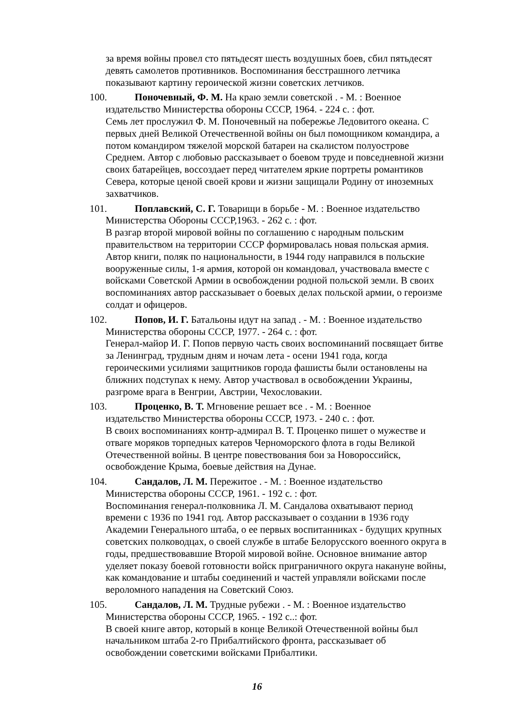за время войны провел сто пятьдесят шесть воздушных боев, сбил пятьдесят девять самолетов противников. Воспоминания бесстрашного летчика показывают картину героической жизни советских летчиков.
100. Поночевный, Ф. М. На краю земли советской . - М. : Военное
издательство Министерства обороны СССР, 1964. - 224 с. : фот.
Семь лет прослужил Ф. М. Поночевный на побережье Ледовитого океана. С первых дней Великой Отечественной войны он был помощником командира, а потом командиром тяжелой морской батареи на скалистом полуострове Среднем. Автор с любовью рассказывает о боевом труде и повседневной жизни своих батарейцев, воссоздает перед читателем яркие портреты романтиков Севера, которые ценой своей крови и жизни защищали Родину от иноземных захватчиков.
101. Поплавский, С. Г. Товарищи в борьбе - М. : Военное издательство
Министерства Обороны СССР,1963. - 262 с. : фот.
В разгар второй мировой войны по соглашению с народным польским правительством на территории СССР формировалась новая польская армия. Автор книги, поляк по национальности, в 1944 году направился в польские вооруженные силы, 1-я армия, которой он командовал, участвовала вместе с войсками Советской Армии в освобождении родной польской земли. В своих воспоминаниях автор рассказывает о боевых делах польской армии, о героизме солдат и офицеров.
102. Попов, И. Г. Батальоны идут на запад . - М. : Военное издательство
Министерства обороны СССР, 1977. - 264 с. : фот.
Генерал-майор И. Г. Попов первую часть своих воспоминаний посвящает битве за Ленинград, трудным дням и ночам лета - осени 1941 года, когда героическими усилиями защитников города фашисты были остановлены на ближних подступах к нему. Автор участвовал в освобождении Украины, разгроме врага в Венгрии, Австрии, Чехословакии.
103. Проценко, В. Т. Мгновение решает все . - М. : Военное
издательство Министерства обороны СССР, 1973. - 240 с. : фот.
В своих воспоминаниях контр-адмирал В. Т. Проценко пишет о мужестве и отваге моряков торпедных катеров Черноморского флота в годы Великой Отечественной войны. В центре повествования бои за Новороссийск, освобождение Крыма, боевые действия на Дунае.
104. Сандалов, Л. М. Пережитое . - М. : Военное издательство
Министерства обороны СССР, 1961. - 192 с. : фот.
Воспоминания генерал-полковника Л. М. Сандалова охватывают период времени с 1936 по 1941 год. Автор рассказывает о создании в 1936 году Академии Генерального штаба, о ее первых воспитанниках - будущих крупных советских полководцах, о своей службе в штабе Белорусского военного округа в годы, предшествовавшие Второй мировой войне. Основное внимание автор уделяет показу боевой готовности войск приграничного округа накануне войны, как командование и штабы соединений и частей управляли войсками после вероломного нападения на Советский Союз.
105. Сандалов, Л. М. Трудные рубежи . - М. : Военное издательство
Министерства обороны СССР, 1965. - 192 с..: фот.
В своей книге автор, который в конце Великой Отечественной войны был начальником штаба 2-го Прибалтийского фронта, рассказывает об освобождении советскими войсками Прибалтики.
16